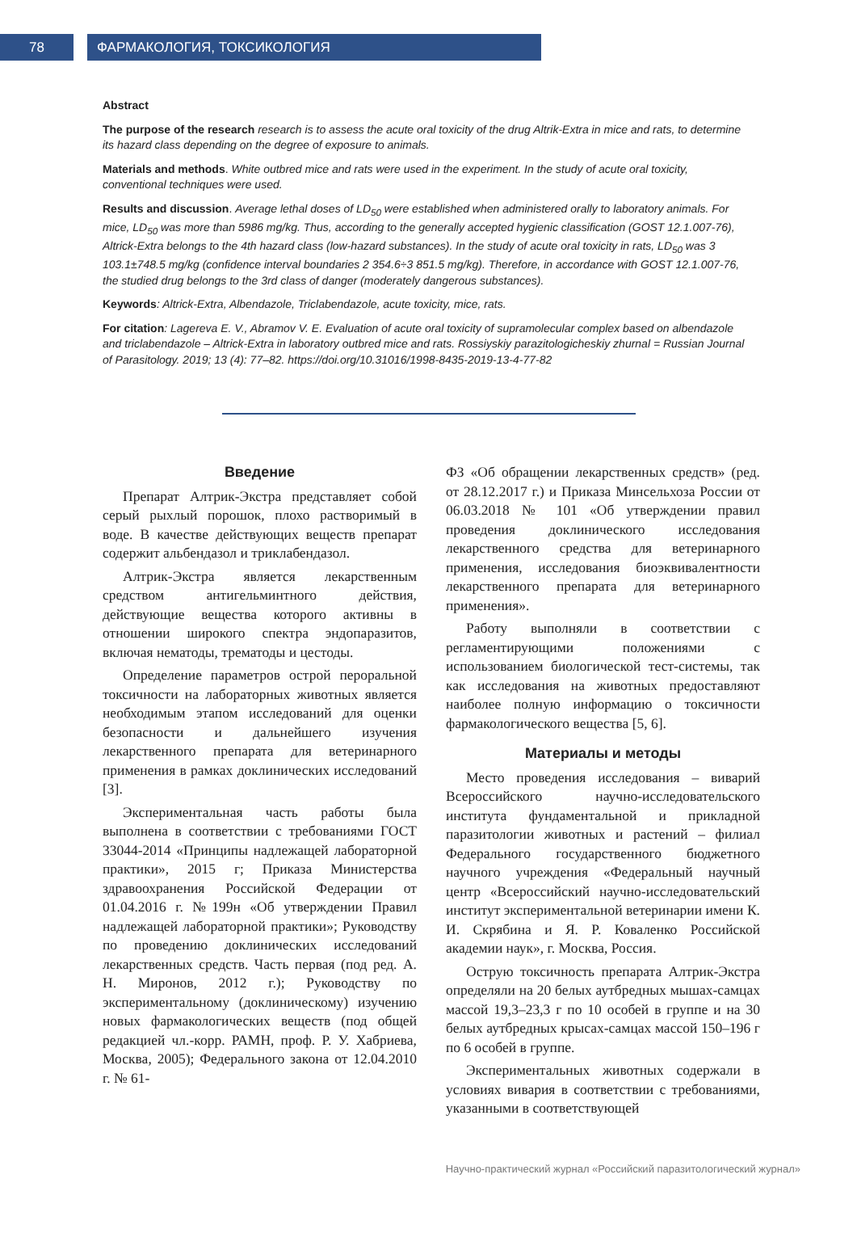78 ФАРМАКОЛОГИЯ, ТОКСИКОЛОГИЯ
Abstract
The purpose of the research research is to assess the acute oral toxicity of the drug Altrik-Extra in mice and rats, to determine its hazard class depending on the degree of exposure to animals.
Materials and methods. White outbred mice and rats were used in the experiment. In the study of acute oral toxicity, conventional techniques were used.
Results and discussion. Average lethal doses of LD<sub>50</sub> were established when administered orally to laboratory animals. For mice, LD<sub>50</sub> was more than 5986 mg/kg. Thus, according to the generally accepted hygienic classification (GOST 12.1.007-76), Altrick-Extra belongs to the 4th hazard class (low-hazard substances). In the study of acute oral toxicity in rats, LD<sub>50</sub> was 3 103.1±748.5 mg/kg (confidence interval boundaries 2 354.6÷3 851.5 mg/kg). Therefore, in accordance with GOST 12.1.007-76, the studied drug belongs to the 3rd class of danger (moderately dangerous substances).
Keywords: Altrick-Extra, Albendazole, Triclabendazole, acute toxicity, mice, rats.
For citation: Lagereva E. V., Abramov V. E. Evaluation of acute oral toxicity of supramolecular complex based on albendazole and triclabendazole – Altrick-Extra in laboratory outbred mice and rats. Rossiyskiy parazitologicheskiy zhurnal = Russian Journal of Parasitology. 2019; 13 (4): 77–82. https://doi.org/10.31016/1998-8435-2019-13-4-77-82
Введение
Препарат Алтрик-Экстра представляет собой серый рыхлый порошок, плохо растворимый в воде. В качестве действующих веществ препарат содержит альбендазол и триклабендазол.
Алтрик-Экстра является лекарственным средством антигельминтного действия, действующие вещества которого активны в отношении широкого спектра эндопаразитов, включая нематоды, трематоды и цестоды.
Определение параметров острой пероральной токсичности на лабораторных животных является необходимым этапом исследований для оценки безопасности и дальнейшего изучения лекарственного препарата для ветеринарного применения в рамках доклинических исследований [3].
Экспериментальная часть работы была выполнена в соответствии с требованиями ГОСТ 33044-2014 «Принципы надлежащей лабораторной практики», 2015 г; Приказа Министерства здравоохранения Российской Федерации от 01.04.2016 г. №199н «Об утверждении Правил надлежащей лабораторной практики»; Руководству по проведению доклинических исследований лекарственных средств. Часть первая (под ред. А. Н. Миронов, 2012 г.); Руководству по экспериментальному (доклиническому) изучению новых фармакологических веществ (под общей редакцией чл.-корр. РАМН, проф. Р. У. Хабриева, Москва, 2005); Федерального закона от 12.04.2010 г. № 61-
ФЗ «Об обращении лекарственных средств» (ред. от 28.12.2017 г.) и Приказа Минсельхоза России от 06.03.2018 № 101 «Об утверждении правил проведения доклинического исследования лекарственного средства для ветеринарного применения, исследования биоэквивалентности лекарственного препарата для ветеринарного применения».
Работу выполняли в соответствии с регламентирующими положениями с использованием биологической тест-системы, так как исследования на животных предоставляют наиболее полную информацию о токсичности фармакологического вещества [5, 6].
Материалы и методы
Место проведения исследования – виварий Всероссийского научно-исследовательского института фундаментальной и прикладной паразитологии животных и растений – филиал Федерального государственного бюджетного научного учреждения «Федеральный научный центр «Всероссийский научно-исследовательский институт экспериментальной ветеринарии имени К. И. Скрябина и Я. Р. Коваленко Российской академии наук», г. Москва, Россия.
Острую токсичность препарата Алтрик-Экстра определяли на 20 белых аутбредных мышах-самцах массой 19,3–23,3 г по 10 особей в группе и на 30 белых аутбредных крысах-самцах массой 150–196 г по 6 особей в группе.
Экспериментальных животных содержали в условиях вивария в соответствии с требованиями, указанными в соответствующей
Научно-практический журнал «Российский паразитологический журнал»